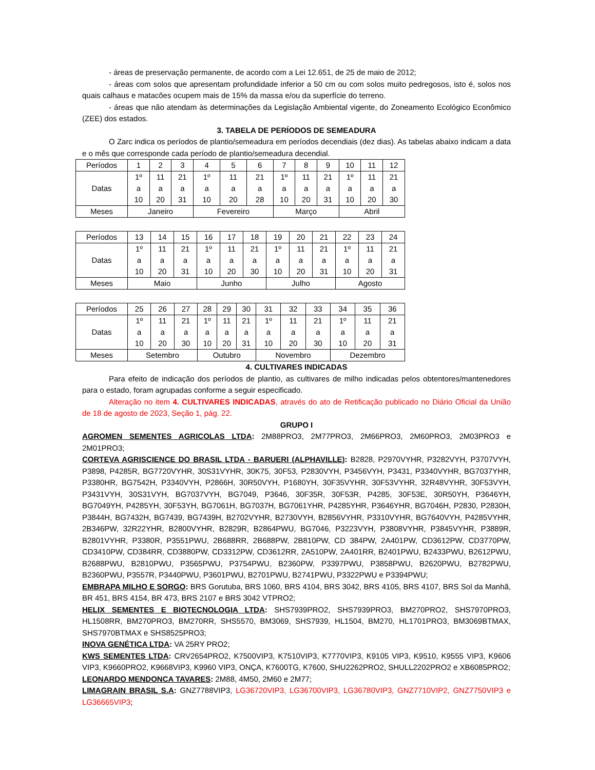- áreas de preservação permanente, de acordo com a Lei 12.651, de 25 de maio de 2012;
- áreas com solos que apresentam profundidade inferior a 50 cm ou com solos muito pedregosos, isto é, solos nos quais calhaus e matacões ocupem mais de 15% da massa e/ou da superfície do terreno.
- áreas que não atendam às determinações da Legislação Ambiental vigente, do Zoneamento Ecológico Econômico (ZEE) dos estados.
3. TABELA DE PERÍODOS DE SEMEADURA
O Zarc indica os períodos de plantio/semeadura em períodos decendiais (dez dias). As tabelas abaixo indicam a data e o mês que corresponde cada período de plantio/semeadura decendial.
| Períodos | 1 | 2 | 3 | 4 | 5 | 6 | 7 | 8 | 9 | 10 | 11 | 12 |
| Datas | 1º a 10 | 11 a 20 | 21 a 31 | 1º a 10 | 11 a 20 | 21 a 28 | 1º a 10 | 11 a 20 | 21 a 31 | 1º a 10 | 11 a 20 | 21 a 30 |
| Meses | Janeiro | | | Fevereiro | | | Março | | | Abril | | |
| Períodos | 13 | 14 | 15 | 16 | 17 | 18 | 19 | 20 | 21 | 22 | 23 | 24 |
| Datas | 1º a 10 | 11 a 20 | 21 a 31 | 1º a 10 | 11 a 20 | 21 a 30 | 1º a 10 | 11 a 20 | 21 a 31 | 1º a 10 | 11 a 20 | 21 a 31 |
| Meses | Maio | | | Junho | | | Julho | | | Agosto | | |
| Períodos | 25 | 26 | 27 | 28 | 29 | 30 | 31 | 32 | 33 | 34 | 35 | 36 |
| Datas | 1º a 10 | 11 a 20 | 21 a 30 | 1º a 10 | 11 a 20 | 21 a 31 | 1º a 10 | 11 a 20 | 21 a 30 | 1º a 10 | 11 a 20 | 21 a 31 |
| Meses | Setembro | | | Outubro | | | Novembro | | | Dezembro | | |
4. CULTIVARES INDICADAS
Para efeito de indicação dos períodos de plantio, as cultivares de milho indicadas pelos obtentores/mantenedores para o estado, foram agrupadas conforme a seguir especificado.
Alteração no item 4. CULTIVARES INDICADAS, através do ato de Retificação publicado no Diário Oficial da União de 18 de agosto de 2023, Seção 1, pág. 22.
GRUPO I
AGROMEN SEMENTES AGRICOLAS LTDA: 2M88PRO3, 2M77PRO3, 2M66PRO3, 2M60PRO3, 2M03PRO3 e 2M01PRO3;
CORTEVA AGRISCIENCE DO BRASIL LTDA - BARUERI (ALPHAVILLE): B2828, P2970VYHR, P3282VYH, P3707VYH, P3898, P4285R, BG7720VYHR, 30S31VYHR, 30K75, 30F53, P2830VYH, P3456VYH, P3431, P3340VYHR, BG7037YHR, P3380HR, BG7542H, P3340VYH, P2866H, 30R50VYH, P1680YH, 30F35VYHR, 30F53VYHR, 32R48VYHR, 30F53VYH, P3431VYH, 30S31VYH, BG7037VYH, BG7049, P3646, 30F35R, 30F53R, P4285, 30F53E, 30R50YH, P3646YH, BG7049YH, P4285YH, 30F53YH, BG7061H, BG7037H, BG7061YHR, P4285YHR, P3646YHR, BG7046H, P2830, P2830H, P3844H, BG7432H, BG7439, BG7439H, B2702VYHR, B2730VYH, B2856VYHR, P3310VYHR, BG7640VYH, P4285VYHR, 2B346PW, 32R22YHR, B2800VYHR, B2829R, B2864PWU, BG7046, P3223VYH, P3808VYHR, P3845VYHR, P3889R, B2801VYHR, P3380R, P3551PWU, 2B688RR, 2B688PW, 2B810PW, CD 384PW, 2A401PW, CD3612PW, CD3770PW, CD3410PW, CD384RR, CD3880PW, CD3312PW, CD3612RR, 2A510PW, 2A401RR, B2401PWU, B2433PWU, B2612PWU, B2688PWU, B2810PWU, P3565PWU, P3754PWU, B2360PW, P3397PWU, P3858PWU, B2620PWU, B2782PWU, B2360PWU, P3557R, P3440PWU, P3601PWU, B2701PWU, B2741PWU, P3322PWU e P3394PWU;
EMBRAPA MILHO E SORGO: BRS Gorutuba, BRS 1060, BRS 4104, BRS 3042, BRS 4105, BRS 4107, BRS Sol da Manhã, BR 451, BRS 4154, BR 473, BRS 2107 e BRS 3042 VTPRO2;
HELIX SEMENTES E BIOTECNOLOGIA LTDA: SHS7939PRO2, SHS7939PRO3, BM270PRO2, SHS7970PRO3, HL1508RR, BM270PRO3, BM270RR, SHS5570, BM3069, SHS7939, HL1504, BM270, HL1701PRO3, BM3069BTMAX, SHS7970BTMAX e SHS8525PRO3;
INOVA GENÉTICA LTDA: VA 25RY PRO2;
KWS SEMENTES LTDA: CRV2654PRO2, K7500VIP3, K7510VIP3, K7770VIP3, K9105 VIP3, K9510, K9555 VIP3, K9606 VIP3, K9660PRO2, K9668VIP3, K9960 VIP3, ONÇA, K7600TG, K7600, SHU2262PRO2, SHULL2202PRO2 e XB6085PRO2;
LEONARDO MENDONCA TAVARES: 2M88, 4M50, 2M60 e 2M77;
LIMAGRAIN BRASIL S.A: GNZ7788VIP3, LG36720VIP3, LG36700VIP3, LG36780VIP3, GNZ7710VIP2, GNZ7750VIP3 e LG36665VIP3;